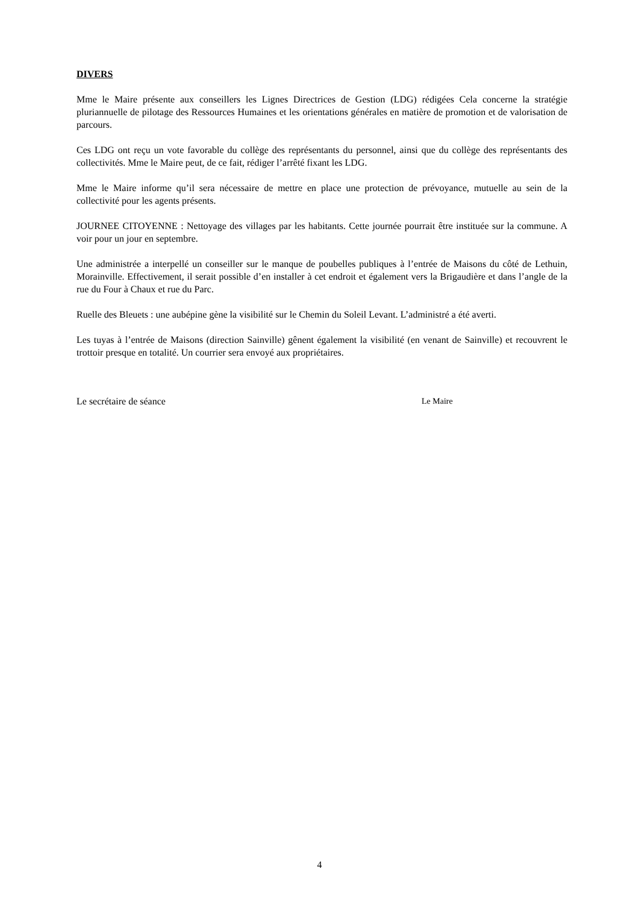DIVERS
Mme le Maire présente aux conseillers les Lignes Directrices de Gestion (LDG) rédigées Cela concerne la stratégie pluriannuelle de pilotage des Ressources Humaines et les orientations générales en matière de promotion et de valorisation de parcours.
Ces LDG ont reçu un vote favorable du collège des représentants du personnel, ainsi que du collège des représentants des collectivités. Mme le Maire peut, de ce fait, rédiger l’arrêté fixant les LDG.
Mme le Maire informe qu’il sera nécessaire de mettre en place une protection de prévoyance, mutuelle au sein de la collectivité pour les agents présents.
JOURNEE CITOYENNE : Nettoyage des villages par les habitants. Cette journée pourrait être instituée sur la commune. A voir pour un jour en septembre.
Une administrée a interpellé un conseiller sur le manque de poubelles publiques à l’entrée de Maisons du côté de Lethuin, Morainville. Effectivement, il serait possible d’en installer à cet endroit et également vers la Brigaudière et dans l’angle de la rue du Four à Chaux et rue du Parc.
Ruelle des Bleuets : une aubépine gène la visibilité sur le Chemin du Soleil Levant. L’administré a été averti.
Les tuyas à l’entrée de Maisons (direction Sainville) gênent également la visibilité (en venant de Sainville) et recouvrent le trottoir presque en totalité. Un courrier sera envoyé aux propriétaires.
Le secrétaire de séance Le Maire
4